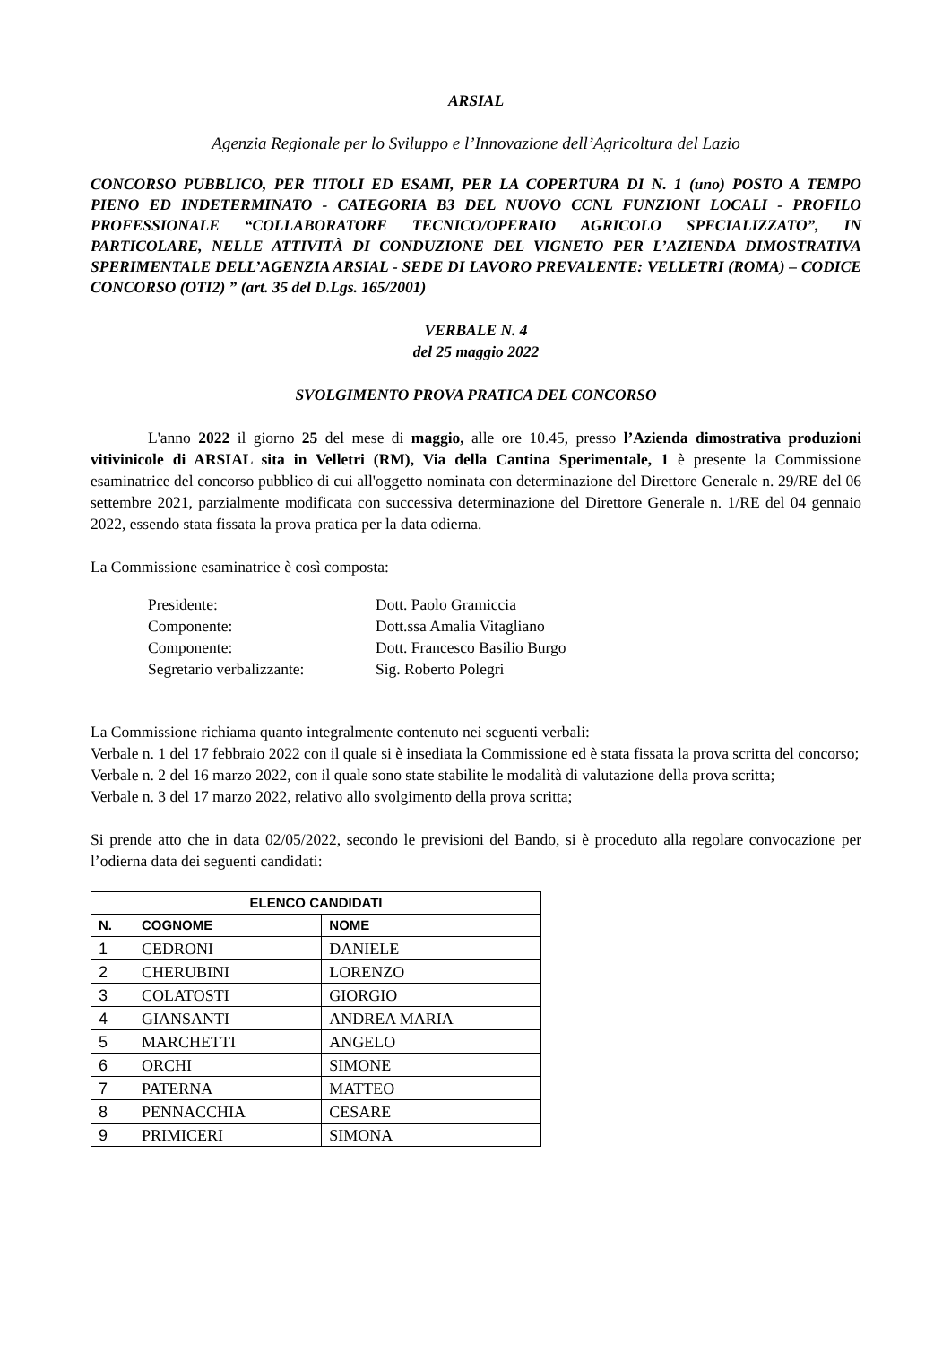ARSIAL
Agenzia Regionale per lo Sviluppo e l’Innovazione dell’Agricoltura del Lazio
CONCORSO PUBBLICO, PER TITOLI ED ESAMI, PER LA COPERTURA DI N. 1 (uno) POSTO A TEMPO PIENO ED INDETERMINATO - CATEGORIA B3 DEL NUOVO CCNL FUNZIONI LOCALI - PROFILO PROFESSIONALE “COLLABORATORE TECNICO/OPERAIO AGRICOLO SPECIALIZZATO”, IN PARTICOLARE, NELLE ATTIVITÀ DI CONDUZIONE DEL VIGNETO PER L’AZIENDA DIMOSTRATIVA SPERIMENTALE DELL’AGENZIA ARSIAL - SEDE DI LAVORO PREVALENTE: VELLETRI (ROMA) – CODICE CONCORSO (OTI2) ” (art. 35 del D.Lgs. 165/2001)
VERBALE N. 4
del 25 maggio 2022
SVOLGIMENTO PROVA PRATICA DEL CONCORSO
L'anno 2022 il giorno 25 del mese di maggio, alle ore 10.45, presso l’Azienda dimostrativa produzioni vitivinicole di ARSIAL sita in Velletri (RM), Via della Cantina Sperimentale, 1 è presente la Commissione esaminatrice del concorso pubblico di cui all'oggetto nominata con determinazione del Direttore Generale n. 29/RE del 06 settembre 2021, parzialmente modificata con successiva determinazione del Direttore Generale n. 1/RE del 04 gennaio 2022, essendo stata fissata la prova pratica per la data odierna.
La Commissione esaminatrice è così composta:
Presidente: Dott. Paolo Gramiccia
Componente: Dott.ssa Amalia Vitagliano
Componente: Dott. Francesco Basilio Burgo
Segretario verbalizzante: Sig. Roberto Polegri
La Commissione richiama quanto integralmente contenuto nei seguenti verbali:
Verbale n. 1 del 17 febbraio 2022 con il quale si è insediata la Commissione ed è stata fissata la prova scritta del concorso;
Verbale n. 2 del 16 marzo 2022, con il quale sono state stabilite le modalità di valutazione della prova scritta;
Verbale n. 3 del 17 marzo 2022, relativo allo svolgimento della prova scritta;
Si prende atto che in data 02/05/2022, secondo le previsioni del Bando, si è proceduto alla regolare convocazione per l’odierna data dei seguenti candidati:
| ELENCO CANDIDATI | | |
| --- | --- | --- |
| N. | COGNOME | NOME |
| 1 | CEDRONI | DANIELE |
| 2 | CHERUBINI | LORENZO |
| 3 | COLATOSTI | GIORGIO |
| 4 | GIANSANTI | ANDREA MARIA |
| 5 | MARCHETTI | ANGELO |
| 6 | ORCHI | SIMONE |
| 7 | PATERNA | MATTEO |
| 8 | PENNACCHIA | CESARE |
| 9 | PRIMICERI | SIMONA |